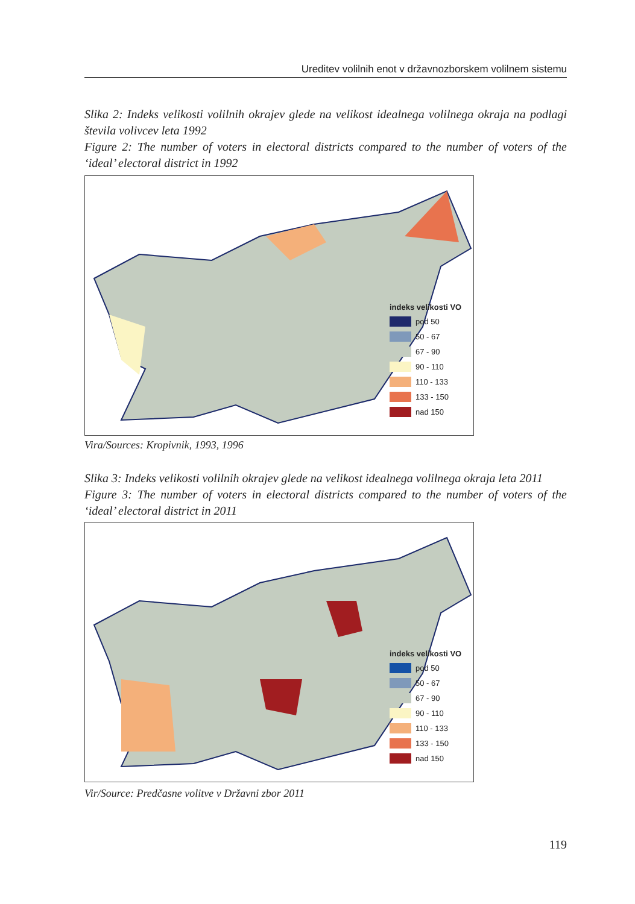Ureditev volilnih enot v državnozborskem volilnem sistemu
Slika 2: Indeks velikosti volilnih okrajev glede na velikost idealnega volilnega okraja na podlagi števila volivcev leta 1992
Figure 2: The number of voters in electoral districts compared to the number of voters of the ‘ideal’ electoral district in 1992
indeks velikosti VO
pod 50
50 - 67
67 - 90
90 - 110
110 - 133
133 - 150
nad 150
Vira/Sources: Kropivnik, 1993, 1996
Slika 3: Indeks velikosti volilnih okrajev glede na velikost idealnega volilnega okraja leta 2011
Figure 3: The number of voters in electoral districts compared to the number of voters of the ‘ideal’ electoral district in 2011
indeks velikosti VO
pod 50
50 - 67
67 - 90
90 - 110
110 - 133
133 - 150
nad 150
Vir/Source: Predčasne volitve v Državni zbor 2011
119